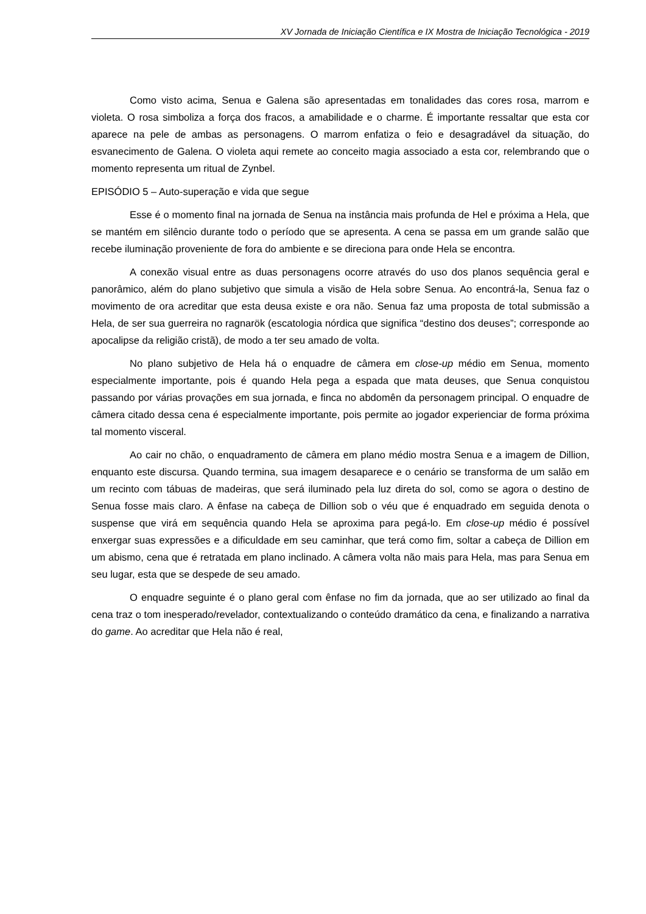XV Jornada de Iniciação Científica e IX Mostra de Iniciação Tecnológica - 2019
Como visto acima, Senua e Galena são apresentadas em tonalidades das cores rosa, marrom e violeta. O rosa simboliza a força dos fracos, a amabilidade e o charme. É importante ressaltar que esta cor aparece na pele de ambas as personagens. O marrom enfatiza o feio e desagradável da situação, do esvanecimento de Galena. O violeta aqui remete ao conceito magia associado a esta cor, relembrando que o momento representa um ritual de Zynbel.
EPISÓDIO 5 – Auto-superação e vida que segue
Esse é o momento final na jornada de Senua na instância mais profunda de Hel e próxima a Hela, que se mantém em silêncio durante todo o período que se apresenta. A cena se passa em um grande salão que recebe iluminação proveniente de fora do ambiente e se direciona para onde Hela se encontra.
A conexão visual entre as duas personagens ocorre através do uso dos planos sequência geral e panorâmico, além do plano subjetivo que simula a visão de Hela sobre Senua. Ao encontrá-la, Senua faz o movimento de ora acreditar que esta deusa existe e ora não. Senua faz uma proposta de total submissão a Hela, de ser sua guerreira no ragnarök (escatologia nórdica que significa “destino dos deuses”; corresponde ao apocalipse da religião cristã), de modo a ter seu amado de volta.
No plano subjetivo de Hela há o enquadre de câmera em close-up médio em Senua, momento especialmente importante, pois é quando Hela pega a espada que mata deuses, que Senua conquistou passando por várias provações em sua jornada, e finca no abdomên da personagem principal. O enquadre de câmera citado dessa cena é especialmente importante, pois permite ao jogador experienciar de forma próxima tal momento visceral.
Ao cair no chão, o enquadramento de câmera em plano médio mostra Senua e a imagem de Dillion, enquanto este discursa. Quando termina, sua imagem desaparece e o cenário se transforma de um salão em um recinto com tábuas de madeiras, que será iluminado pela luz direta do sol, como se agora o destino de Senua fosse mais claro. A ênfase na cabeça de Dillion sob o véu que é enquadrado em seguida denota o suspense que virá em sequência quando Hela se aproxima para pegá-lo. Em close-up médio é possível enxergar suas expressões e a dificuldade em seu caminhar, que terá como fim, soltar a cabeça de Dillion em um abismo, cena que é retratada em plano inclinado. A câmera volta não mais para Hela, mas para Senua em seu lugar, esta que se despede de seu amado.
O enquadre seguinte é o plano geral com ênfase no fim da jornada, que ao ser utilizado ao final da cena traz o tom inesperado/revelador, contextualizando o conteúdo dramático da cena, e finalizando a narrativa do game. Ao acreditar que Hela não é real,